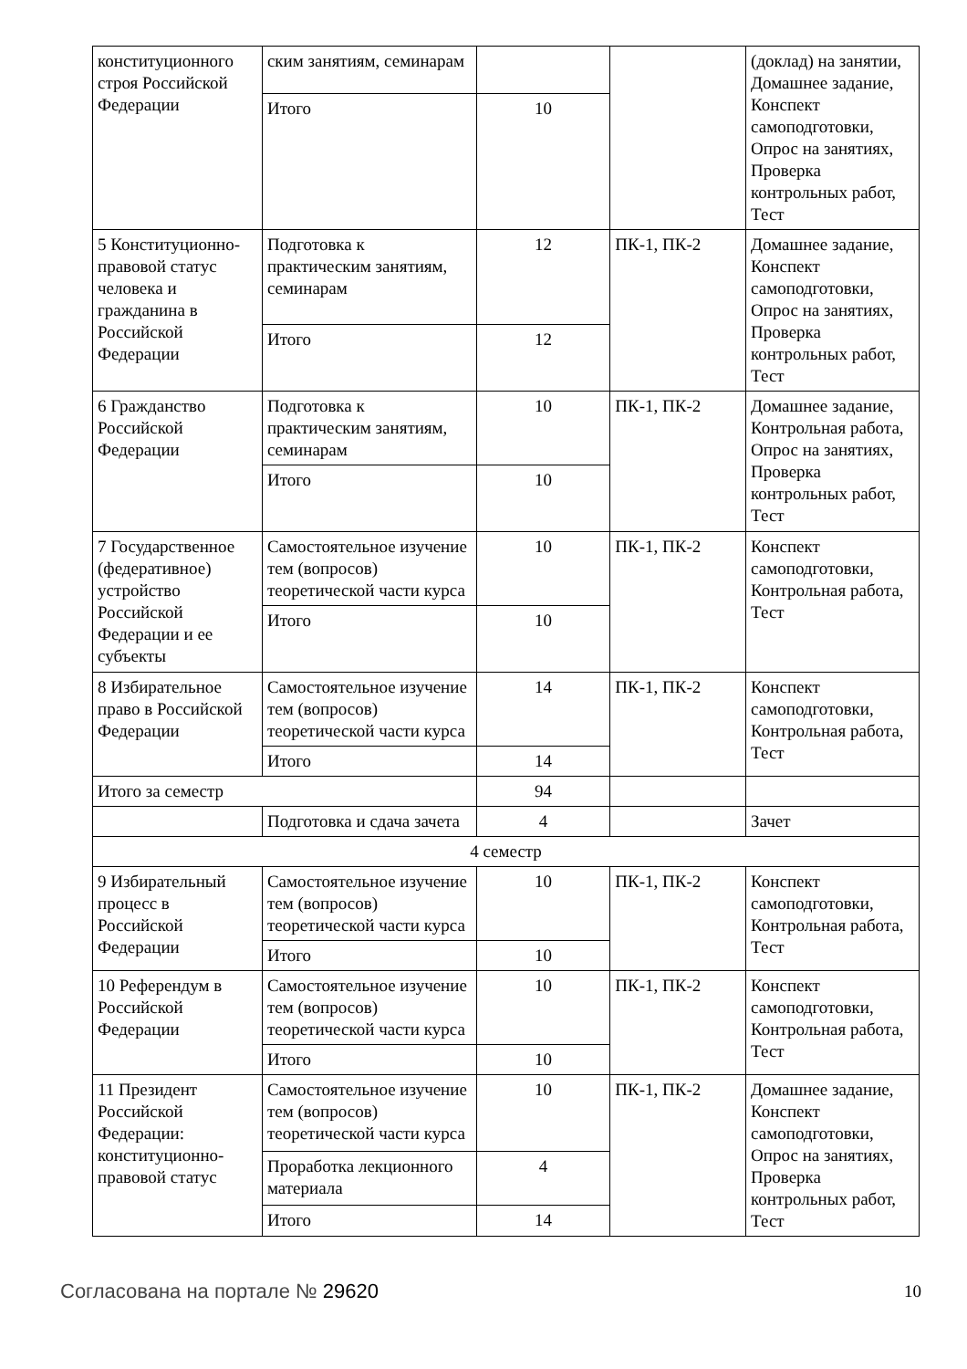| конституционного строя Российской Федерации | ским занятиям, семинарам | | | (доклад) на занятии, Домашнее задание, Конспект самоподготовки, Опрос на занятиях, Проверка контрольных работ, Тест |
| | Итого | 10 | | |
| 5 Конституционно-правовой статус человека и гражданина в Российской Федерации | Подготовка к практическим занятиям, семинарам | 12 | ПК-1, ПК-2 | Домашнее задание, Конспект самоподготовки, Опрос на занятиях, Проверка контрольных работ, Тест |
| | Итого | 12 | | |
| 6 Гражданство Российской Федерации | Подготовка к практическим занятиям, семинарам | 10 | ПК-1, ПК-2 | Домашнее задание, Контрольная работа, Опрос на занятиях, Проверка контрольных работ, Тест |
| | Итого | 10 | | |
| 7 Государственное (федеративное) устройство Российской Федерации и ее субъекты | Самостоятельное изучение тем (вопросов) теоретической части курса | 10 | ПК-1, ПК-2 | Конспект самоподготовки, Контрольная работа, Тест |
| | Итого | 10 | | |
| 8 Избирательное право в Российской Федерации | Самостоятельное изучение тем (вопросов) теоретической части курса | 14 | ПК-1, ПК-2 | Конспект самоподготовки, Контрольная работа, Тест |
| | Итого | 14 | | |
| Итого за семестр | | 94 | | |
| | Подготовка и сдача зачета | 4 | | Зачет |
| 4 семестр | | | | |
| 9 Избирательный процесс в Российской Федерации | Самостоятельное изучение тем (вопросов) теоретической части курса | 10 | ПК-1, ПК-2 | Конспект самоподготовки, Контрольная работа, Тест |
| | Итого | 10 | | |
| 10 Референдум в Российской Федерации | Самостоятельное изучение тем (вопросов) теоретической части курса | 10 | ПК-1, ПК-2 | Конспект самоподготовки, Контрольная работа, Тест |
| | Итого | 10 | | |
| 11 Президент Российской Федерации: конституционно-правовой статус | Самостоятельное изучение тем (вопросов) теоретической части курса | 10 | ПК-1, ПК-2 | Домашнее задание, Конспект самоподготовки, Опрос на занятиях, Проверка контрольных работ, Тест |
| | Проработка лекционного материала | 4 | | |
| | Итого | 14 | | |
Согласована на портале № 29620
10